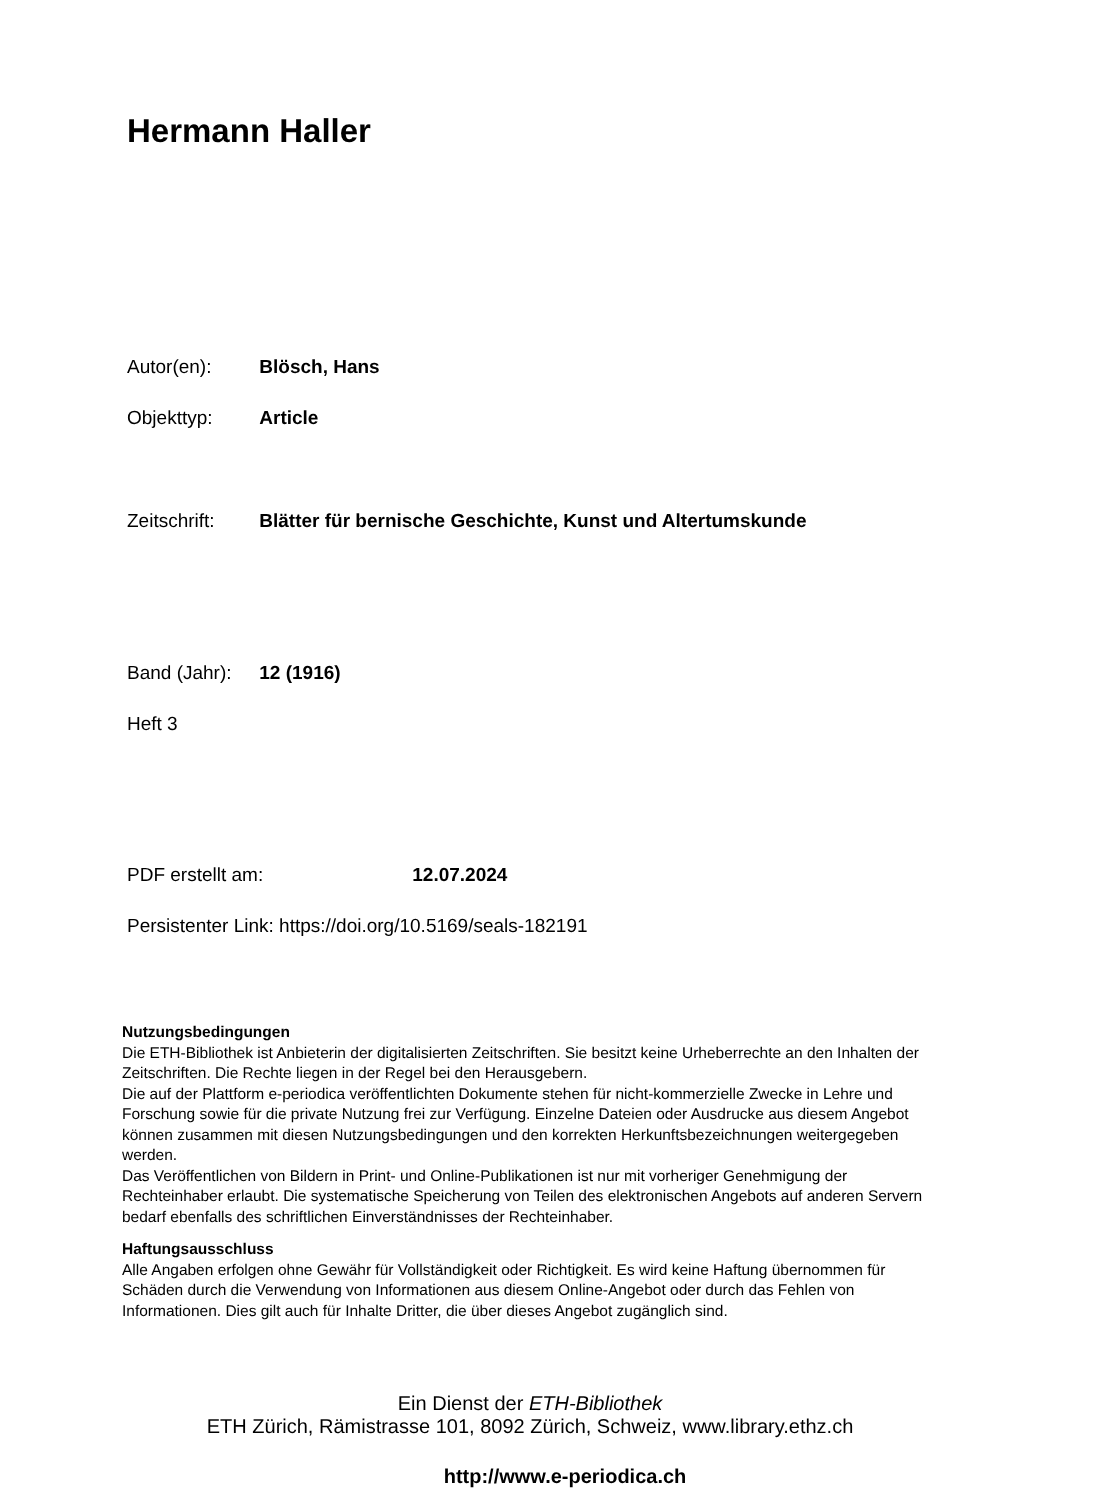Hermann Haller
Autor(en): Blösch, Hans
Objekttyp: Article
Zeitschrift: Blätter für bernische Geschichte, Kunst und Altertumskunde
Band (Jahr): 12 (1916)
Heft 3
PDF erstellt am: 12.07.2024
Persistenter Link: https://doi.org/10.5169/seals-182191
Nutzungsbedingungen
Die ETH-Bibliothek ist Anbieterin der digitalisierten Zeitschriften. Sie besitzt keine Urheberrechte an den Inhalten der Zeitschriften. Die Rechte liegen in der Regel bei den Herausgebern.
Die auf der Plattform e-periodica veröffentlichten Dokumente stehen für nicht-kommerzielle Zwecke in Lehre und Forschung sowie für die private Nutzung frei zur Verfügung. Einzelne Dateien oder Ausdrucke aus diesem Angebot können zusammen mit diesen Nutzungsbedingungen und den korrekten Herkunftsbezeichnungen weitergegeben werden.
Das Veröffentlichen von Bildern in Print- und Online-Publikationen ist nur mit vorheriger Genehmigung der Rechteinhaber erlaubt. Die systematische Speicherung von Teilen des elektronischen Angebots auf anderen Servern bedarf ebenfalls des schriftlichen Einverständnisses der Rechteinhaber.
Haftungsausschluss
Alle Angaben erfolgen ohne Gewähr für Vollständigkeit oder Richtigkeit. Es wird keine Haftung übernommen für Schäden durch die Verwendung von Informationen aus diesem Online-Angebot oder durch das Fehlen von Informationen. Dies gilt auch für Inhalte Dritter, die über dieses Angebot zugänglich sind.
Ein Dienst der ETH-Bibliothek
ETH Zürich, Rämistrasse 101, 8092 Zürich, Schweiz, www.library.ethz.ch
http://www.e-periodica.ch